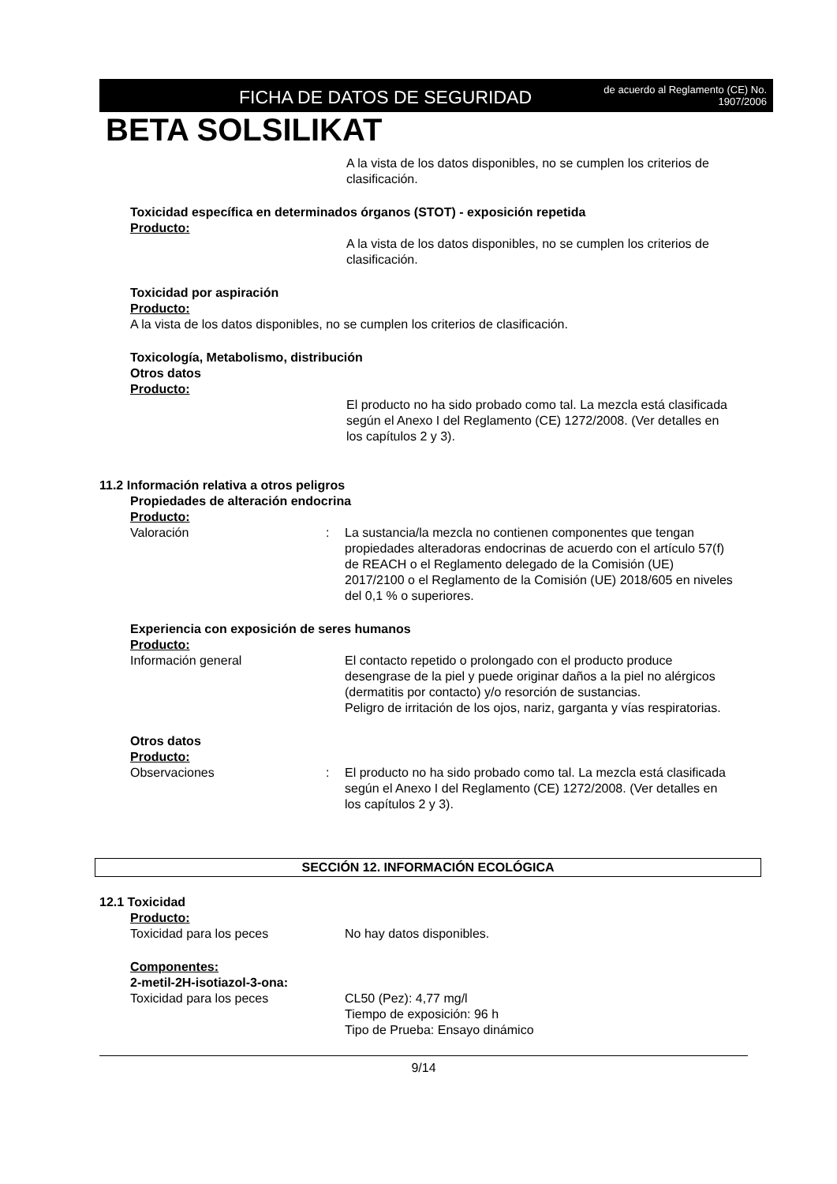FICHA DE DATOS DE SEGURIDAD
de acuerdo al Reglamento (CE) No.
1907/2006
BETA SOLSILIKAT
A la vista de los datos disponibles, no se cumplen los criterios de clasificación.
Toxicidad específica en determinados órganos (STOT) - exposición repetida
Producto:
A la vista de los datos disponibles, no se cumplen los criterios de clasificación.
Toxicidad por aspiración
Producto:
A la vista de los datos disponibles, no se cumplen los criterios de clasificación.
Toxicología, Metabolismo, distribución
Otros datos
Producto:
El producto no ha sido probado como tal. La mezcla está clasificada según el Anexo I del Reglamento (CE) 1272/2008. (Ver detalles en los capítulos 2 y 3).
11.2 Información relativa a otros peligros
Propiedades de alteración endocrina
Producto:
Valoración : La sustancia/la mezcla no contienen componentes que tengan propiedades alteradoras endocrinas de acuerdo con el artículo 57(f) de REACH o el Reglamento delegado de la Comisión (UE) 2017/2100 o el Reglamento de la Comisión (UE) 2018/605 en niveles del 0,1 % o superiores.
Experiencia con exposición de seres humanos
Producto:
Información general El contacto repetido o prolongado con el producto produce desengrase de la piel y puede originar daños a la piel no alérgicos (dermatitis por contacto) y/o resorción de sustancias.
Peligro de irritación de los ojos, nariz, garganta y vías respiratorias.
Otros datos
Producto:
Observaciones : El producto no ha sido probado como tal. La mezcla está clasificada según el Anexo I del Reglamento (CE) 1272/2008. (Ver detalles en los capítulos 2 y 3).
SECCIÓN 12. INFORMACIÓN ECOLÓGICA
12.1 Toxicidad
Producto:
Toxicidad para los peces No hay datos disponibles.
Componentes:
2-metil-2H-isotiazol-3-ona:
Toxicidad para los peces CL50 (Pez): 4,77 mg/l
Tiempo de exposición: 96 h
Tipo de Prueba: Ensayo dinámico
9/14